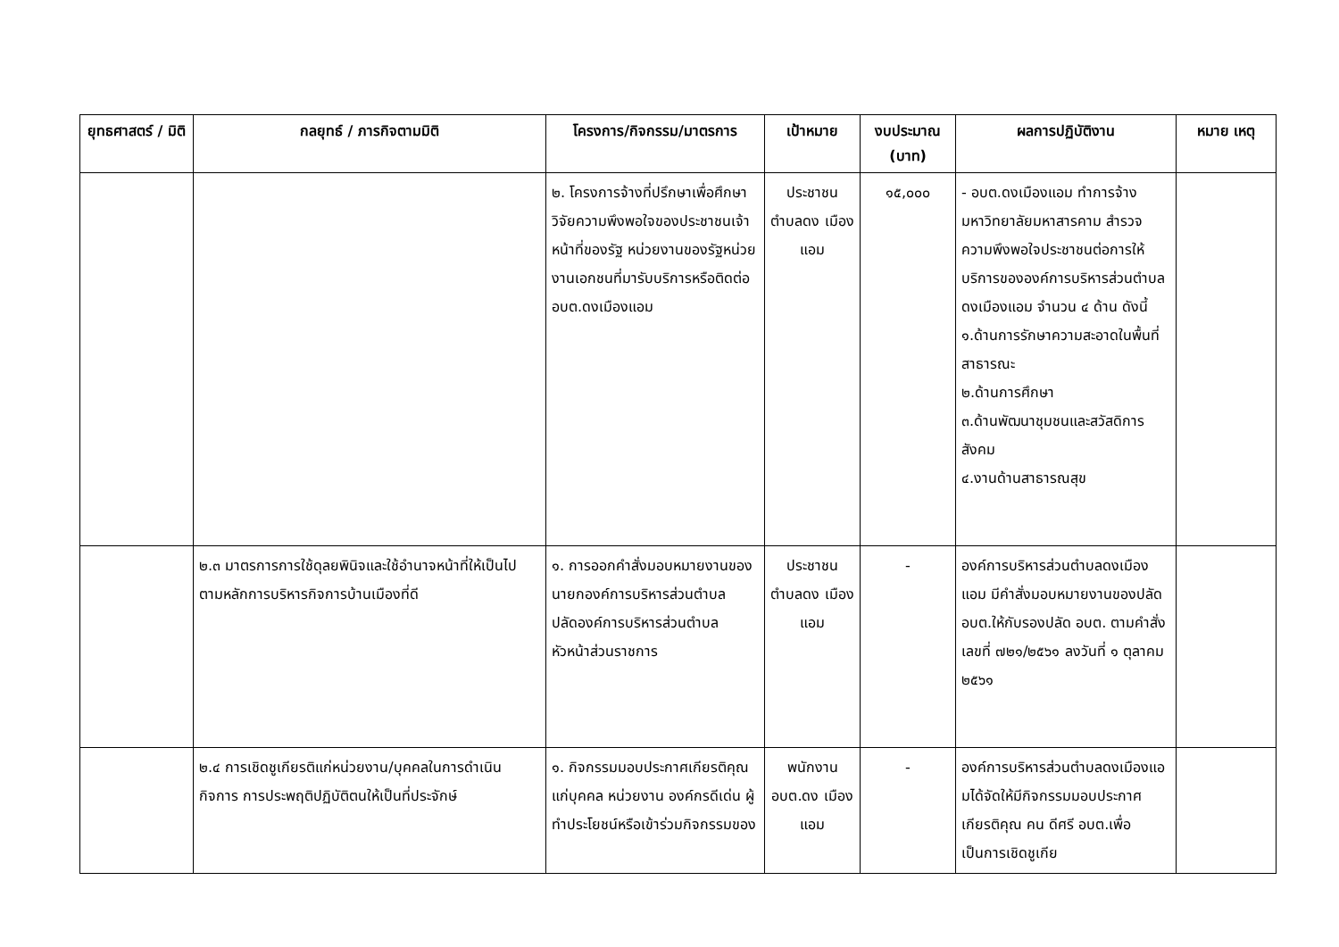| ยุทธศาสตร์ / มิติ | กลยุทธ์ / ภารกิจตามมิติ | โครงการ/กิจกรรม/มาตรการ | เป้าหมาย | งบประมาณ (บาท) | ผลการปฏิบัติงาน | หมาย เหตุ |
| --- | --- | --- | --- | --- | --- | --- |
| | | ๒. โครงการจ้างที่ปรึกษาเพื่อศึกษาวิจัยความพึงพอใจของประชาชนเจ้าหน้าที่ของรัฐ หน่วยงานของรัฐหน่วยงานเอกชนที่มารับบริการหรือติดต่อ อบต.ดงเมืองแอม | ประชาชน ตำบลดง เมืองแอม | ๑๕,๐๐๐ | - อบต.ดงเมืองแอม ทำการจ้างมหาวิทยาลัยมหาสารคาม สำรวจความพึงพอใจประชาชนต่อการให้บริการขององค์การบริหารส่วนตำบลดงเมืองแอม จำนวน ๔ ด้าน ดังนี้ ๑.ด้านการรักษาความสะอาดในพื้นที่สาธารณะ ๒.ด้านการศึกษา ๓.ด้านพัฒนาชุมชนและสวัสดิการสังคม ๔.งานด้านสาธารณสุข | |
| | ๒.๓ มาตรการการใช้ดุลยพินิจและใช้อำนาจหน้าที่ให้เป็นไปตามหลักการบริหารกิจการบ้านเมืองที่ดี | ๑. การออกคำสั่งมอบหมายงานของนายกองค์การบริหารส่วนตำบล ปลัดองค์การบริหารส่วนตำบล หัวหน้าส่วนราชการ | ประชาชน ตำบลดง เมืองแอม | - | องค์การบริหารส่วนตำบลดงเมืองแอม มีคำสั่งมอบหมายงานของปลัด อบต.ให้กับรองปลัด อบต. ตามคำสั่งเลขที่ ๗๒๑/๒๕๖๑ ลงวันที่ ๑ ตุลาคม ๒๕๖๑ | |
| | ๒.๔ การเชิดชูเกียรติแก่หน่วยงาน/บุคคลในการดำเนินกิจการ การประพฤติปฏิบัติตนให้เป็นที่ประจักษ์ | ๑. กิจกรรมมอบประกาศเกียรติคุณแก่บุคคล หน่วยงาน องค์กรดีเด่น ผู้ทำประโยชน์หรือเข้าร่วมกิจกรรมของ | พนักงาน อบต.ดง เมืองแอม | - | องค์การบริหารส่วนตำบลดงเมืองแอมได้จัดให้มีกิจกรรมมอบประกาศเกียรติคุณ คน ดีศรี อบต.เพื่อเป็นการเชิดชูเกีย | |